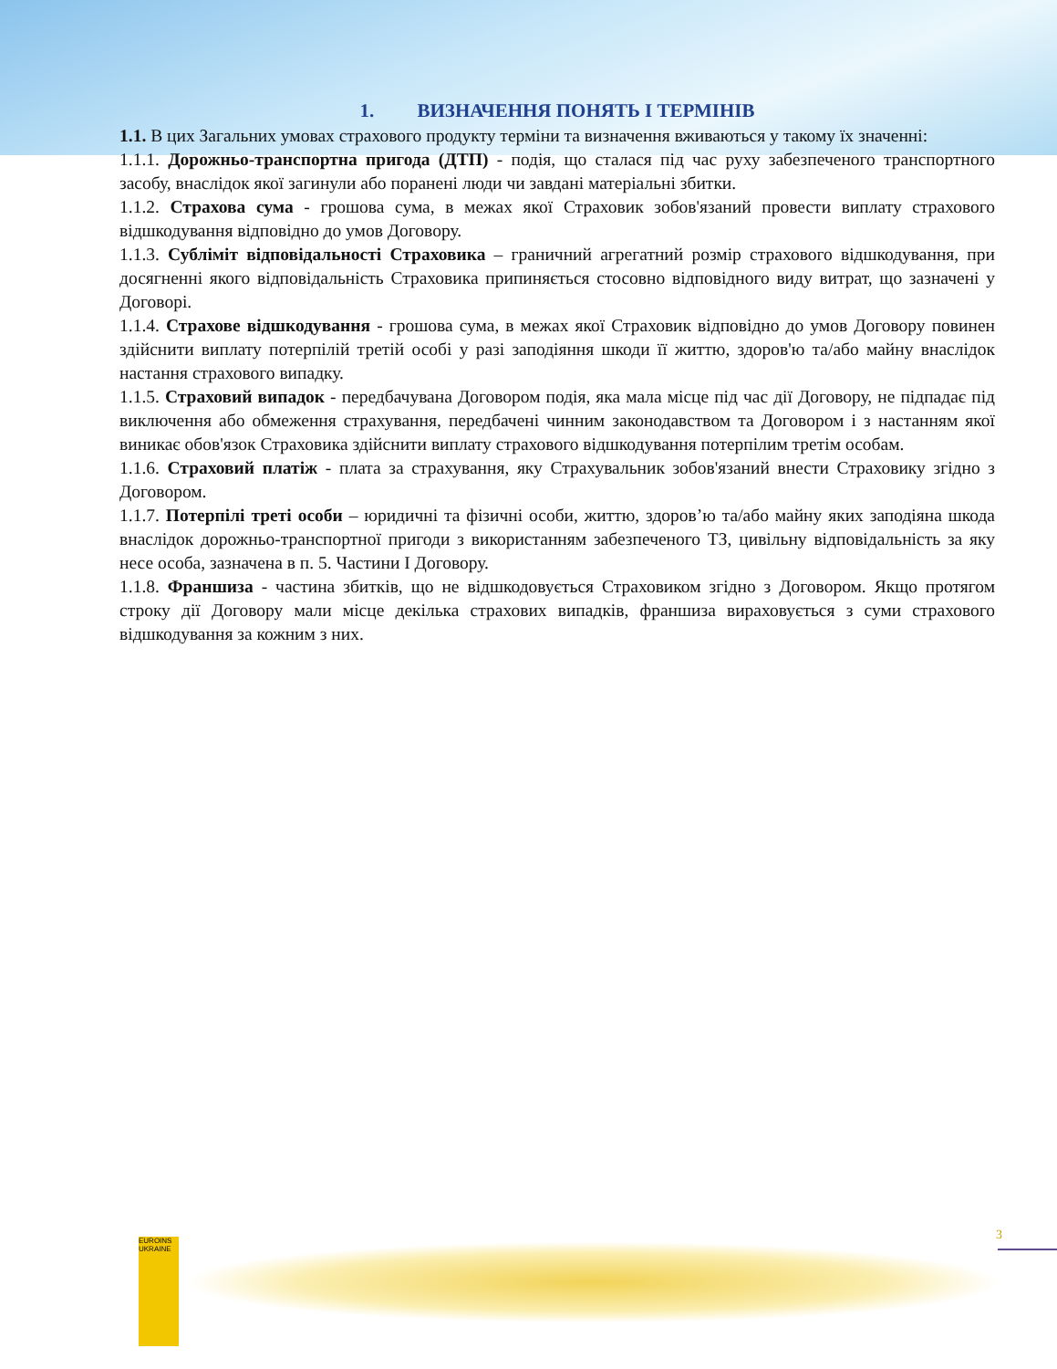1. ВИЗНАЧЕННЯ ПОНЯТЬ І ТЕРМІНІВ
1.1. В цих Загальних умовах страхового продукту терміни та визначення вживаються у такому їх значенні:
1.1.1. Дорожньо-транспортна пригода (ДТП) - подія, що сталася під час руху забезпеченого транспортного засобу, внаслідок якої загинули або поранені люди чи завдані матеріальні збитки.
1.1.2. Страхова сума - грошова сума, в межах якої Страховик зобов'язаний провести виплату страхового відшкодування відповідно до умов Договору.
1.1.3. Субліміт відповідальності Страховика – граничний агрегатний розмір страхового відшкодування, при досягненні якого відповідальність Страховика припиняється стосовно відповідного виду витрат, що зазначені у Договорі.
1.1.4. Страхове відшкодування - грошова сума, в межах якої Страховик відповідно до умов Договору повинен здійснити виплату потерпілій третій особі у разі заподіяння шкоди її життю, здоров'ю та/або майну внаслідок настання страхового випадку.
1.1.5. Страховий випадок - передбачувана Договором подія, яка мала місце під час дії Договору, не підпадає під виключення або обмеження страхування, передбачені чинним законодавством та Договором і з настанням якої виникає обов'язок Страховика здійснити виплату страхового відшкодування потерпілим третім особам.
1.1.6. Страховий платіж - плата за страхування, яку Страхувальник зобов'язаний внести Страховику згідно з Договором.
1.1.7. Потерпілі треті особи – юридичні та фізичні особи, життю, здоров’ю та/або майну яких заподіяна шкода внаслідок дорожньо-транспортної пригоди з використанням забезпеченого ТЗ, цивільну відповідальність за яку несе особа, зазначена в п. 5. Частини І Договору.
1.1.8. Франшиза - частина збитків, що не відшкодовується Страховиком згідно з Договором. Якщо протягом строку дії Договору мали місце декілька страхових випадків, франшиза вираховується з суми страхового відшкодування за кожним з них.
EUROINS UKRAINE
3